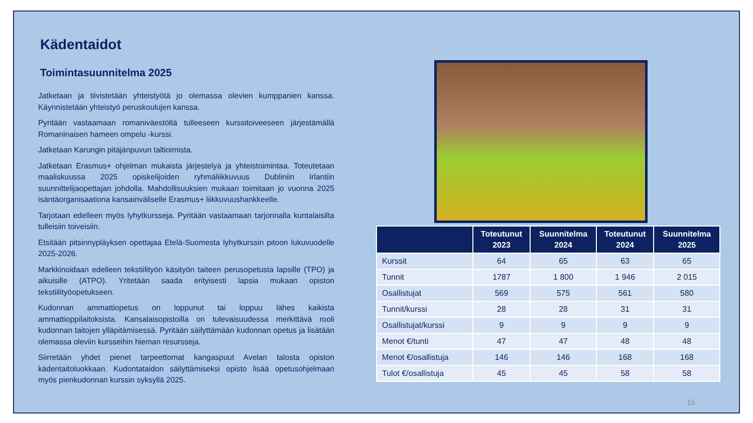Kädentaidot
Toimintasuunnitelma 2025
Jatketaan ja tiivistetään yhteistyötä jo olemassa olevien kumppanien kanssa. Käynnistetään yhteistyö peruskoulujen kanssa.
Pyritään vastaamaan romaniväestöltä tulleeseen kurssitoiveeseen järjestämällä Romaninaisen hameen ompelu -kurssi.
Jatketaan Karungin pitäjänpuvun taltioimista.
Jatketaan Erasmus+ ohjelman mukaista järjestelyä ja yhteistoimintaa. Toteutetaan maaliskuussa 2025 opiskelijoiden ryhmäliikkuvuus Dubliniin Irlantiin suunnittelijaopettajan johdolla. Mahdollisuuksien mukaan toimitaan jo vuonna 2025 isäntäorganisaationa kansainväliselle Erasmus+ liikkuvuushankkeelle.
Tarjotaan edelleen myös lyhytkursseja. Pyritään vastaamaan tarjonnalla kuntalaisilta tulleisiin toiveisiin.
Etsitään pitsinnypläyksen opettajaa Etelä-Suomesta lyhytkurssin pitoon lukuvuodelle 2025-2026.
Markkinoidaan edelleen tekstiilityön käsityön taiteen perusopetusta lapsille (TPO) ja aikuisille (ATPO). Yritetään saada erityisesti lapsia mukaan opiston tekstiilityöopetukseen.
Kudonnan ammattiopetus on loppunut tai loppuu lähes kaikista ammattioppilaitoksista. Kansalaisopistoilla on tulevaisuudessa merkittävä rooli kudonnan taitojen ylläpitämisessä. Pyritään säilyttämään kudonnan opetus ja lisätään olemassa oleviin kursseihin hieman resursseja.
Siirretään yhdet pienet tarpeettomat kangaspuut Avelan talosta opiston kädentaitoluokkaan. Kudontataidon säilyttämiseksi opisto lisää opetusohjelmaan myös pienkudonnan kurssin syksyllä 2025.
| | Toteutunut 2023 | Suunnitelma 2024 | Toteutunut 2024 | Suunnitelma 2025 |
| --- | --- | --- | --- | --- |
| Kurssit | 64 | 65 | 63 | 65 |
| Tunnit | 1787 | 1 800 | 1 946 | 2 015 |
| Osallistujat | 569 | 575 | 561 | 580 |
| Tunnit/kurssi | 28 | 28 | 31 | 31 |
| Osallistujat/kurssi | 9 | 9 | 9 | 9 |
| Menot €/tunti | 47 | 47 | 48 | 48 |
| Menot €/osallistuja | 146 | 146 | 168 | 168 |
| Tulot €/osallistuja | 45 | 45 | 58 | 58 |
15